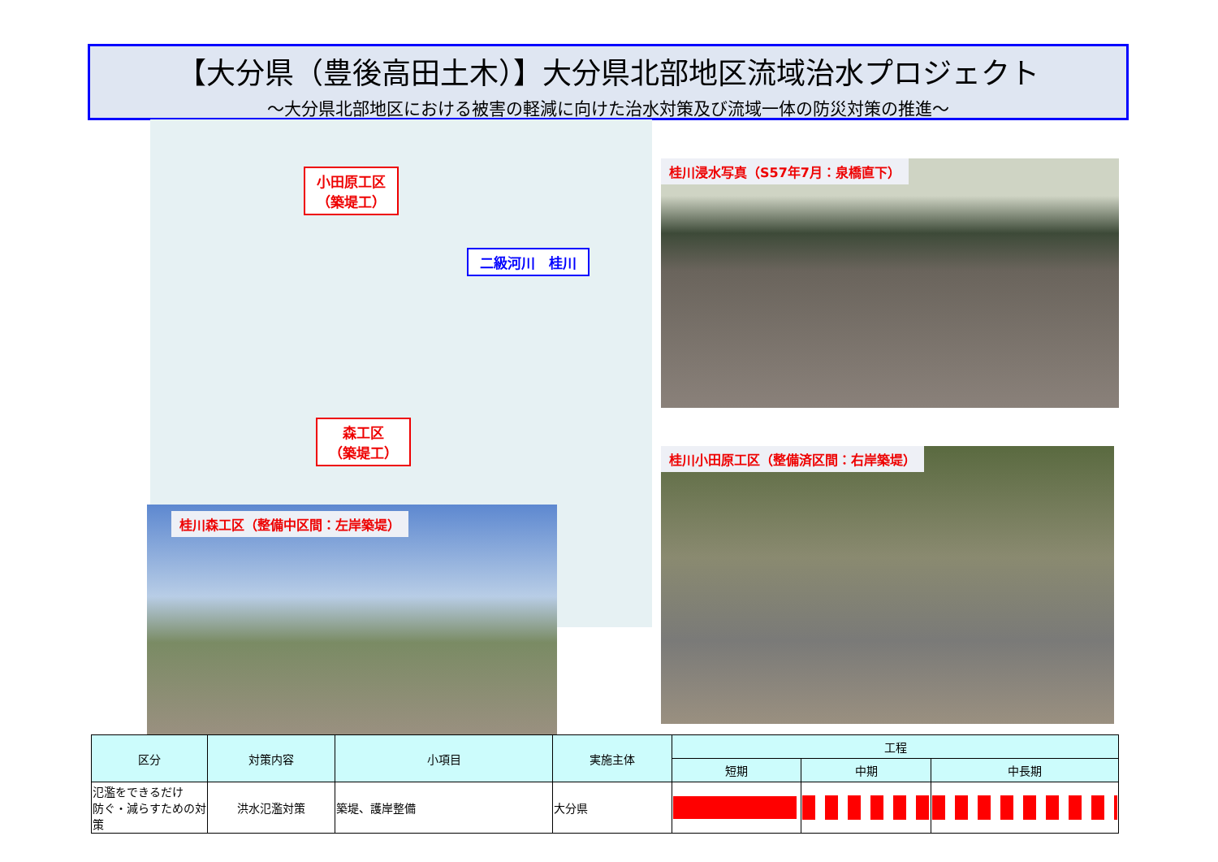【大分県（豊後高田土木）】大分県北部地区流域治水プロジェクト
～大分県北部地区における被害の軽減に向けた治水対策及び流域一体の防災対策の推進～
小田原工区
（築堤工）
二級河川　桂川
森工区
（築堤工）
桂川浸水写真（S57年7月：泉橋直下）
桂川森工区（整備中区間：左岸築堤）
桂川小田原工区（整備済区間：右岸築堤）
| 区分 | 対策内容 | 小項目 | 実施主体 | 工程 | | |
| --- | --- | --- | --- | --- | --- | --- |
| | | | | 短期 | 中期 | 中長期 |
| 氾濫をできるだけ 防ぐ・減らすための対策 | 洪水氾濫対策 | 築堤、護岸整備 | 大分県 | | | |